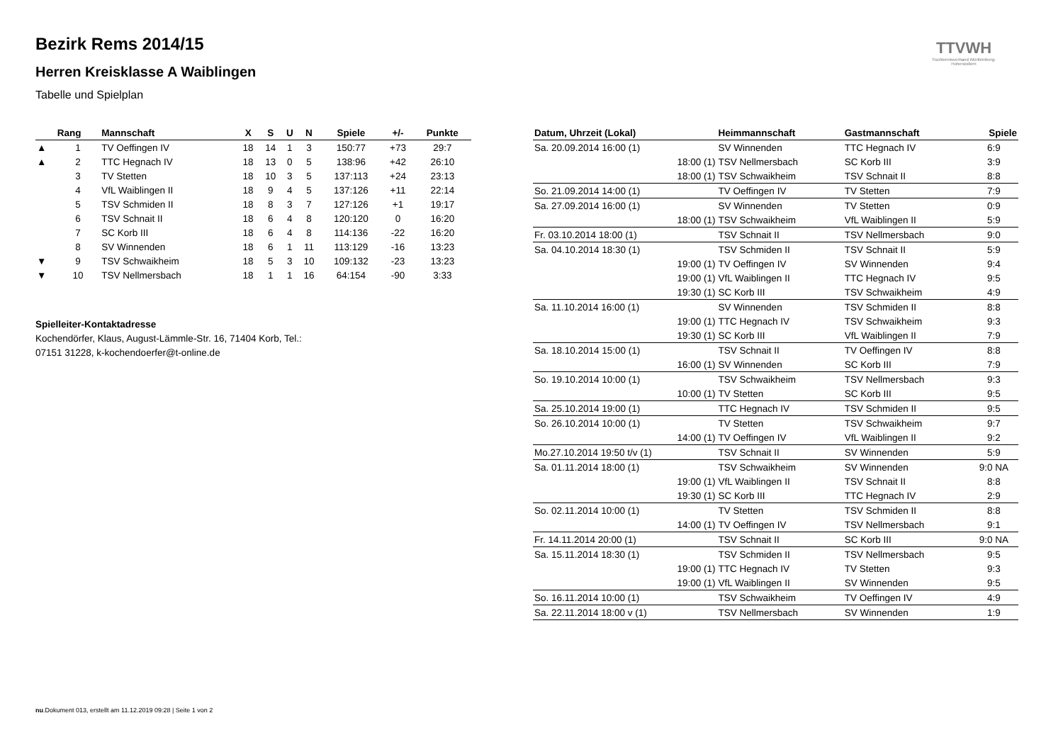Bezirk Rems 2014/15
Herren Kreisklasse A Waiblingen
Tabelle und Spielplan
TTVWH
Tischtennisverband Württemberg-Hohenzollern
| | Rang | Mannschaft | X | S | U | N | Spiele | +/- | Punkte |
| --- | --- | --- | --- | --- | --- | --- | --- | --- | --- |
| ▲ | 1 | TV Oeffingen IV | 18 | 14 | 1 | 3 | 150:77 | +73 | 29:7 |
| ▲ | 2 | TTC Hegnach IV | 18 | 13 | 0 | 5 | 138:96 | +42 | 26:10 |
| | 3 | TV Stetten | 18 | 10 | 3 | 5 | 137:113 | +24 | 23:13 |
| | 4 | VfL Waiblingen II | 18 | 9 | 4 | 5 | 137:126 | +11 | 22:14 |
| | 5 | TSV Schmiden II | 18 | 8 | 3 | 7 | 127:126 | +1 | 19:17 |
| | 6 | TSV Schnait II | 18 | 6 | 4 | 8 | 120:120 | 0 | 16:20 |
| | 7 | SC Korb III | 18 | 6 | 4 | 8 | 114:136 | -22 | 16:20 |
| | 8 | SV Winnenden | 18 | 6 | 1 | 11 | 113:129 | -16 | 13:23 |
| ▼ | 9 | TSV Schwaikheim | 18 | 5 | 3 | 10 | 109:132 | -23 | 13:23 |
| ▼ | 10 | TSV Nellmersbach | 18 | 1 | 1 | 16 | 64:154 | -90 | 3:33 |
Spielleiter-Kontaktadresse
Kochendörfer, Klaus, August-Lämmle-Str. 16, 71404 Korb, Tel.:
07151 31228, k-kochendoerfer@t-online.de
| Datum, Uhrzeit (Lokal) | Heimmannschaft | Gastmannschaft | Spiele |
| --- | --- | --- | --- |
| Sa. 20.09.2014 16:00 (1) | SV Winnenden | TTC Hegnach IV | 6:9 |
| 18:00 (1) | TSV Nellmersbach | SC Korb III | 3:9 |
| 18:00 (1) | TSV Schwaikheim | TSV Schnait II | 8:8 |
| So. 21.09.2014 14:00 (1) | TV Oeffingen IV | TV Stetten | 7:9 |
| Sa. 27.09.2014 16:00 (1) | SV Winnenden | TV Stetten | 0:9 |
| 18:00 (1) | TSV Schwaikheim | VfL Waiblingen II | 5:9 |
| Fr. 03.10.2014 18:00 (1) | TSV Schnait II | TSV Nellmersbach | 9:0 |
| Sa. 04.10.2014 18:30 (1) | TSV Schmiden II | TSV Schnait II | 5:9 |
| 19:00 (1) | TV Oeffingen IV | SV Winnenden | 9:4 |
| 19:00 (1) | VfL Waiblingen II | TTC Hegnach IV | 9:5 |
| 19:30 (1) | SC Korb III | TSV Schwaikheim | 4:9 |
| Sa. 11.10.2014 16:00 (1) | SV Winnenden | TSV Schmiden II | 8:8 |
| 19:00 (1) | TTC Hegnach IV | TSV Schwaikheim | 9:3 |
| 19:30 (1) | SC Korb III | VfL Waiblingen II | 7:9 |
| Sa. 18.10.2014 15:00 (1) | TSV Schnait II | TV Oeffingen IV | 8:8 |
| 16:00 (1) | SV Winnenden | SC Korb III | 7:9 |
| So. 19.10.2014 10:00 (1) | TSV Schwaikheim | TSV Nellmersbach | 9:3 |
| 10:00 (1) | TV Stetten | SC Korb III | 9:5 |
| Sa. 25.10.2014 19:00 (1) | TTC Hegnach IV | TSV Schmiden II | 9:5 |
| So. 26.10.2014 10:00 (1) | TV Stetten | TSV Schwaikheim | 9:7 |
| 14:00 (1) | TV Oeffingen IV | VfL Waiblingen II | 9:2 |
| Mo.27.10.2014 19:50 t/v (1) | TSV Schnait II | SV Winnenden | 5:9 |
| Sa. 01.11.2014 18:00 (1) | TSV Schwaikheim | SV Winnenden | 9:0 NA |
| 19:00 (1) | VfL Waiblingen II | TSV Schnait II | 8:8 |
| 19:30 (1) | SC Korb III | TTC Hegnach IV | 2:9 |
| So. 02.11.2014 10:00 (1) | TV Stetten | TSV Schmiden II | 8:8 |
| 14:00 (1) | TV Oeffingen IV | TSV Nellmersbach | 9:1 |
| Fr. 14.11.2014 20:00 (1) | TSV Schnait II | SC Korb III | 9:0 NA |
| Sa. 15.11.2014 18:30 (1) | TSV Schmiden II | TSV Nellmersbach | 9:5 |
| 19:00 (1) | TTC Hegnach IV | TV Stetten | 9:3 |
| 19:00 (1) | VfL Waiblingen II | SV Winnenden | 9:5 |
| So. 16.11.2014 10:00 (1) | TSV Schwaikheim | TV Oeffingen IV | 4:9 |
| Sa. 22.11.2014 18:00 v (1) | TSV Nellmersbach | SV Winnenden | 1:9 |
nu.Dokument 013, erstellt am 11.12.2019 09:28 | Seite 1 von 2